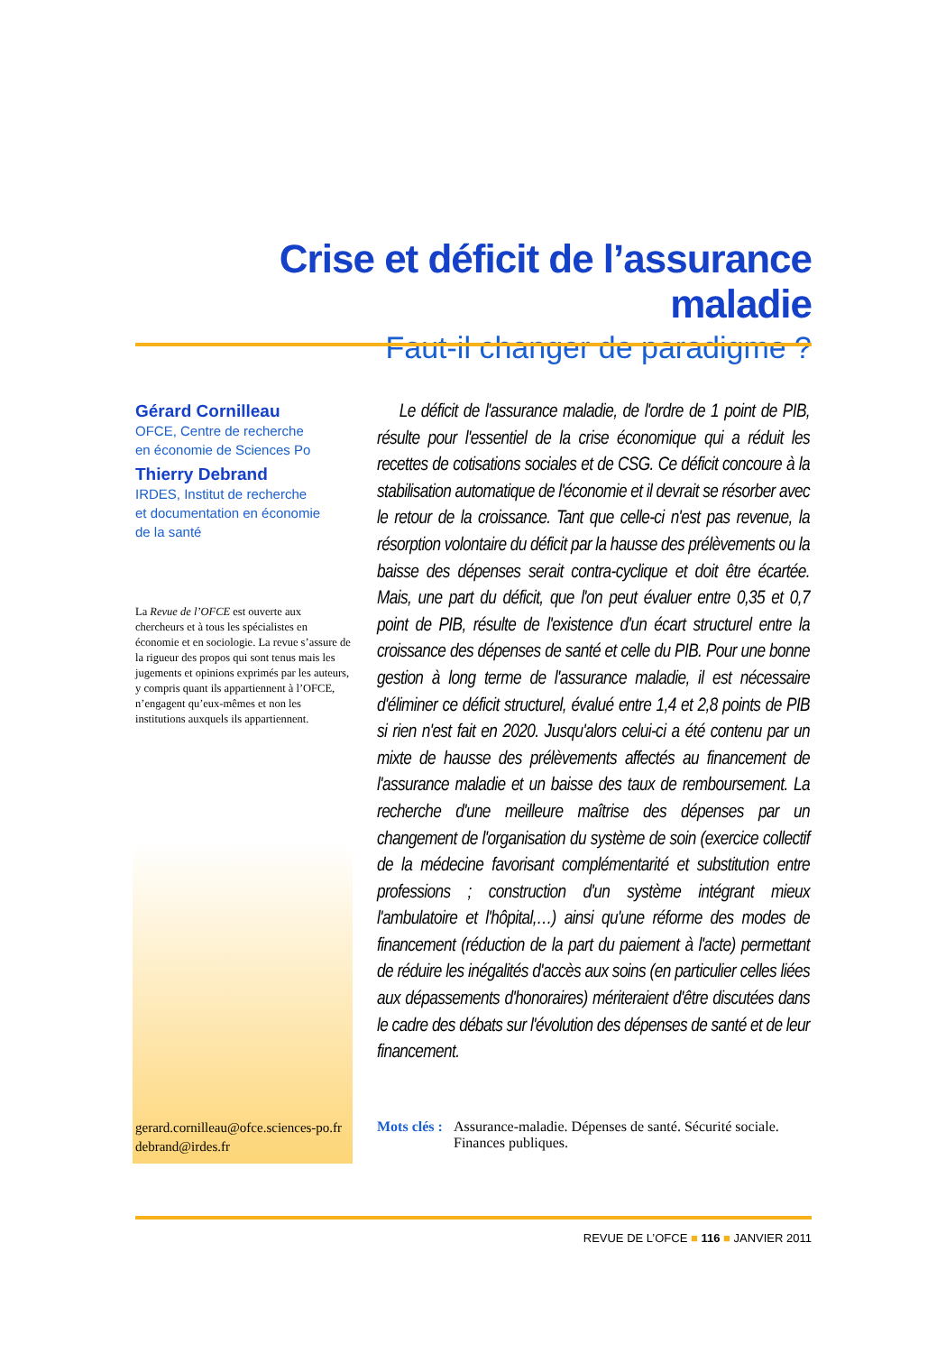Crise et déficit de l’assurance maladie
Faut-il changer de paradigme ?
Gérard Cornilleau
OFCE, Centre de recherche
en économie de Sciences Po
Thierry Debrand
IRDES, Institut de recherche
et documentation en économie
de la santé
La Revue de l’OFCE est ouverte aux chercheurs et à tous les spécialistes en économie et en sociologie. La revue s’assure de la rigueur des propos qui sont tenus mais les jugements et opinions exprimés par les auteurs, y compris quant ils appartiennent à l’OFCE, n’engagent qu’eux-mêmes et non les institutions auxquels ils appartiennent.
gerard.cornilleau@ofce.sciences-po.fr
debrand@irdes.fr
Le déficit de l'assurance maladie, de l'ordre de 1 point de PIB, résulte pour l'essentiel de la crise économique qui a réduit les recettes de cotisations sociales et de CSG. Ce déficit concoure à la stabilisation automatique de l'économie et il devrait se résorber avec le retour de la croissance. Tant que celle-ci n'est pas revenue, la résorption volontaire du déficit par la hausse des prélèvements ou la baisse des dépenses serait contra-cyclique et doit être écartée. Mais, une part du déficit, que l'on peut évaluer entre 0,35 et 0,7 point de PIB, résulte de l'existence d'un écart structurel entre la croissance des dépenses de santé et celle du PIB. Pour une bonne gestion à long terme de l'assurance maladie, il est nécessaire d'éliminer ce déficit structurel, évalué entre 1,4 et 2,8 points de PIB si rien n'est fait en 2020. Jusqu'alors celui-ci a été contenu par un mixte de hausse des prélèvements affectés au financement de l'assurance maladie et un baisse des taux de remboursement. La recherche d'une meilleure maîtrise des dépenses par un changement de l'organisation du système de soin (exercice collectif de la médecine favorisant complémentarité et substitution entre professions ; construction d'un système intégrant mieux l'ambulatoire et l'hôpital,…) ainsi qu'une réforme des modes de financement (réduction de la part du paiement à l'acte) permettant de réduire les inégalités d'accès aux soins (en particulier celles liées aux dépassements d'honoraires) mériteraient d'être discutées dans le cadre des débats sur l'évolution des dépenses de santé et de leur financement.
Mots clés : Assurance-maladie. Dépenses de santé. Sécurité sociale. Finances publiques.
REVUE DE L’OFCE ■ 116 ■ JANVIER 2011